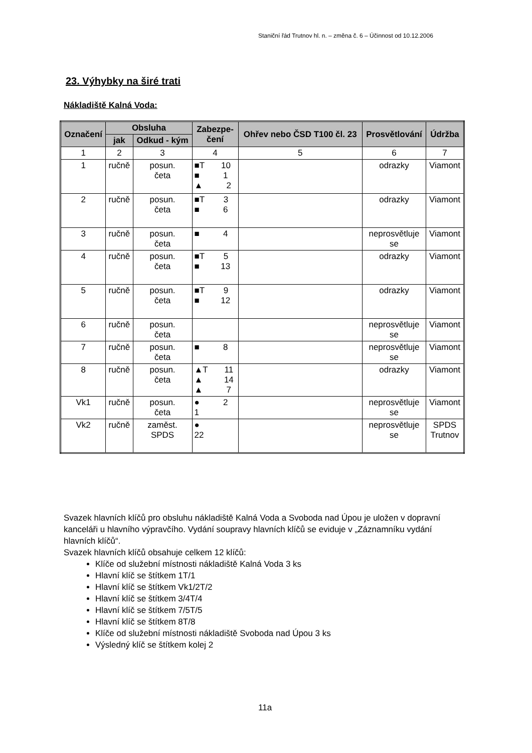Staniční řád Trutnov hl. n. – změna č. 6 – Účinnost od 10.12.2006
23. Výhybky na širé trati
Nákladiště Kalná Voda:
| Označení | Obsluha | | Zabezpe- čení | Ohřev nebo ČSD T100 čl. 23 | Prosvětlování | Údržba |
| --- | --- | --- | --- | --- | --- | --- |
| | jak | Odkud - kým | | | | |
| 1 | 2 | 3 | 4 | 5 | 6 | 7 |
| 1 | ručně | posun. četa | ■T 10 ■ 1 ▲ 2 | | odrazky | Viamont |
| 2 | ručně | posun. četa | ■T 3 ■ 6 | | odrazky | Viamont |
| 3 | ručně | posun. četa | ■ 4 | | neprosvětluje se | Viamont |
| 4 | ručně | posun. četa | ■T 5 ■ 13 | | odrazky | Viamont |
| 5 | ručně | posun. četa | ■T 9 ■ 12 | | odrazky | Viamont |
| 6 | ručně | posun. četa | | | neprosvětluje se | Viamont |
| 7 | ručně | posun. četa | ■ 8 | | neprosvětluje se | Viamont |
| 8 | ručně | posun. četa | ▲T 11 ▲ 14 ▲ 7 | | odrazky | Viamont |
| Vk1 | ručně | posun. četa | ● 2 1 | | neprosvětluje se | Viamont |
| Vk2 | ručně | zaměst. SPDS | ● 22 | | neprosvětluje se | SPDS Trutnov |
Svazek hlavních klíčů pro obsluhu nákladiště Kalná Voda a Svoboda nad Úpou je uložen v dopravní kanceláři u hlavního výpravčího. Vydání soupravy hlavních klíčů se eviduje v „Záznamníku vydání hlavních klíčů“.
Svazek hlavních klíčů obsahuje celkem 12 klíčů:
Klíče od služební místnosti nákladiště Kalná Voda 3 ks
Hlavní klíč se štítkem 1T/1
Hlavní klíč se štítkem Vk1/2T/2
Hlavní klíč se štítkem 3/4T/4
Hlavní klíč se štítkem 7/5T/5
Hlavní klíč se štítkem 8T/8
Klíče od služební místnosti nákladiště Svoboda nad Úpou 3 ks
Výsledný klíč se štítkem kolej 2
11a